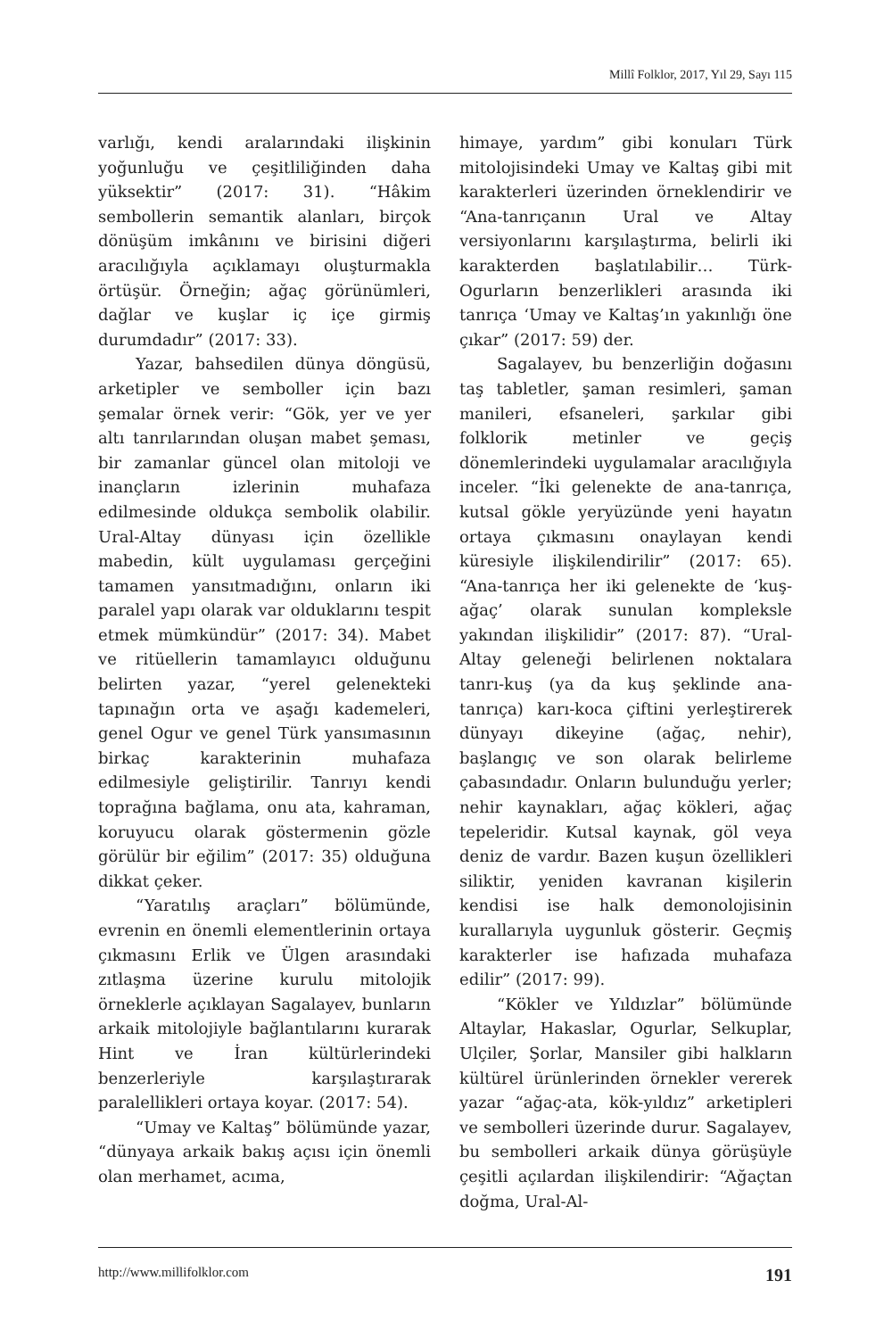Millî Folklor, 2017, Yıl 29, Sayı 115
varlığı, kendi aralarındaki ilişkinin yoğunluğu ve çeşitliliğinden daha yüksektir” (2017: 31). “Hâkim sembollerin semantik alanları, birçok dönüşüm imkânını ve birisini diğeri aracılığıyla açıklamayı oluşturmakla örtüşür. Örneğin; ağaç görünümleri, dağlar ve kuşlar iç içe girmiş durumdadır” (2017: 33).
Yazar, bahsedilen dünya döngüsü, arketipler ve semboller için bazı şemalar örnek verir: “Gök, yer ve yer altı tanrılarından oluşan mabet şeması, bir zamanlar güncel olan mitoloji ve inançların izlerinin muhafaza edilmesinde oldukça sembolik olabilir. Ural-Altay dünyası için özellikle mabedin, kült uygulaması gerçeğini tamamen yansıtmadığını, onların iki paralel yapı olarak var olduklarını tespit etmek mümkündür” (2017: 34). Mabet ve ritüellerin tamamlayıcı olduğunu belirten yazar, “yerel gelenekteki tapınağın orta ve aşağı kademeleri, genel Ogur ve genel Türk yansımasının birkaç karakterinin muhafaza edilmesiyle geliştirilir. Tanrıyı kendi toprağına bağlama, onu ata, kahraman, koruyucu olarak göstermenin gözle görülür bir eğilim” (2017: 35) olduğuna dikkat çeker.
“Yaratılış araçları” bölümünde, evrenin en önemli elementlerinin ortaya çıkmasını Erlik ve Ülgen arasındaki zıtlaşma üzerine kurulu mitolojik örneklerle açıklayan Sagalayev, bunların arkaik mitolojiyle bağlantılarını kurarak Hint ve İran kültürlerindeki benzerleriyle karşılaştırarak paralellikleri ortaya koyar. (2017: 54).
“Umay ve Kaltaş” bölümünde yazar, “dünyaya arkaik bakış açısı için önemli olan merhamet, acıma,
himaye, yardım” gibi konuları Türk mitolojisindeki Umay ve Kaltaş gibi mit karakterleri üzerinden örneklendirir ve “Ana-tanrıçanın Ural ve Altay versiyonlarını karşılaştırma, belirli iki karakterden başlatılabilir… Türk-Ogurların benzerlikleri arasında iki tanrıça ‘Umay ve Kaltaş’ın yakınlığı öne çıkar” (2017: 59) der.
Sagalayev, bu benzerliğin doğasını taş tabletler, şaman resimleri, şaman manileri, efsaneleri, şarkılar gibi folklorik metinler ve geçiş dönemlerindeki uygulamalar aracılığıyla inceler. “İki gelenekte de ana-tanrıça, kutsal gökle yeryüzünde yeni hayatın ortaya çıkmasını onaylayan kendi küresiyle ilişkilendirilir” (2017: 65). “Ana-tanrıça her iki gelenekte de ‘kuş-ağaç’ olarak sunulan kompleksle yakından ilişkilidir” (2017: 87). “Ural-Altay geleneği belirlenen noktalara tanrı-kuş (ya da kuş şeklinde ana-tanrıça) karı-koca çiftini yerleştirerek dünyayı dikeyine (ağaç, nehir), başlangıç ve son olarak belirleme çabasındadır. Onların bulunduğu yerler; nehir kaynakları, ağaç kökleri, ağaç tepeleridir. Kutsal kaynak, göl veya deniz de vardır. Bazen kuşun özellikleri siliktir, yeniden kavranan kişilerin kendisi ise halk demonolojisinin kurallarıyla uygunluk gösterir. Geçmiş karakterler ise hafızada muhafaza edilir” (2017: 99).
“Kökler ve Yıldızlar” bölümünde Altaylar, Hakaslar, Ogurlar, Selkuplar, Ulçiler, Şorlar, Mansiler gibi halkların kültürel ürünlerinden örnekler vererek yazar “ağaç-ata, kök-yıldız” arketipleri ve sembolleri üzerinde durur. Sagalayev, bu sembolleri arkaik dünya görüşüyle çeşitli açılardan ilişkilendirir: “Ağaçtan doğma, Ural-Al-
http://www.millifolklor.com 191